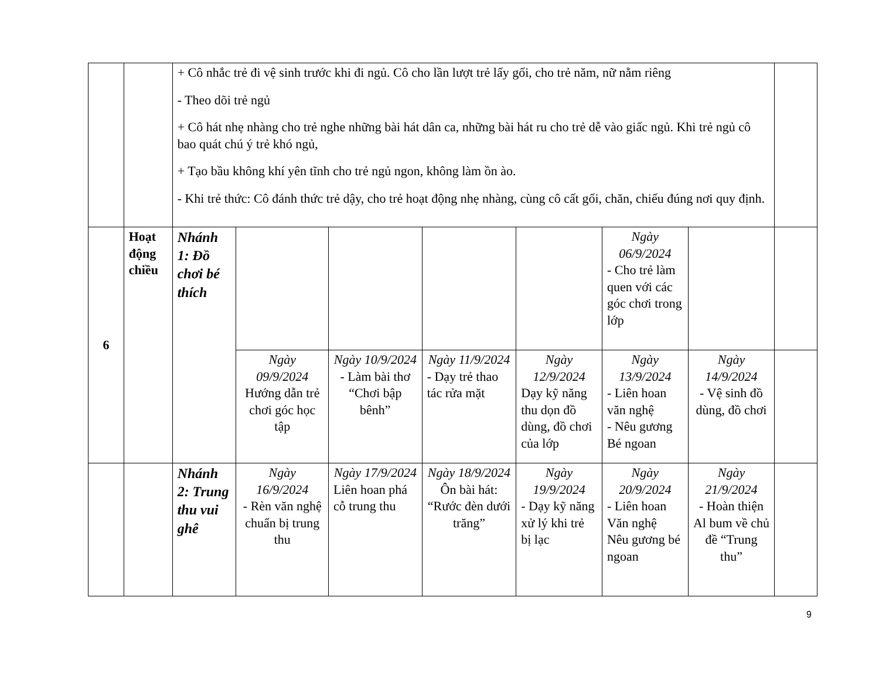| | | + Cô nhắc trẻ đi vệ sinh trước khi đi ngủ. Cô cho lần lượt trẻ lấy gối, cho trẻ năm, nữ nằm riêng - Theo dõi trẻ ngủ + Cô hát nhẹ nhàng cho trẻ nghe những bài hát dân ca, những bài hát ru cho trẻ dễ vào giấc ngủ. Khi trẻ ngủ cô bao quát chú ý trẻ khó ngủ, + Tạo bầu không khí yên tĩnh cho trẻ ngủ ngon, không làm ồn ào. - Khi trẻ thức: Cô đánh thức trẻ dậy, cho trẻ hoạt động nhẹ nhàng, cùng cô cất gối, chăn, chiếu đúng nơi quy định. | | | | | | | |
| 6 | Hoạt động chiều | Nhánh 1: Đồ chơi bé thích | | | | | Ngày 06/9/2024 - Cho trẻ làm quen với các góc chơi trong lớp | | |
| | | | Ngày 09/9/2024 Hướng dẫn trẻ chơi góc học tập | Ngày 10/9/2024 - Làm bài thơ “Chơi bập bênh” | Ngày 11/9/2024 - Dạy trẻ thao tác rửa mặt | Ngày 12/9/2024 Dạy kỹ năng thu dọn đồ dùng, đồ chơi của lớp | Ngày 13/9/2024 - Liên hoan văn nghệ - Nêu gương Bé ngoan | Ngày 14/9/2024 - Vệ sinh đồ dùng, đồ chơi | |
| | | Nhánh 2: Trung thu vui ghê | Ngày 16/9/2024 - Rèn văn nghệ chuẩn bị trung thu | Ngày 17/9/2024 Liên hoan phá cỗ trung thu | Ngày 18/9/2024 Ôn bài hát: “Rước đèn dưới trăng” | Ngày 19/9/2024 - Dạy kỹ năng xử lý khi trẻ bị lạc | Ngày 20/9/2024 - Liên hoan Văn nghệ Nêu gương bé ngoan | Ngày 21/9/2024 - Hoàn thiện Al bum về chủ đề “Trung thu” | |
9